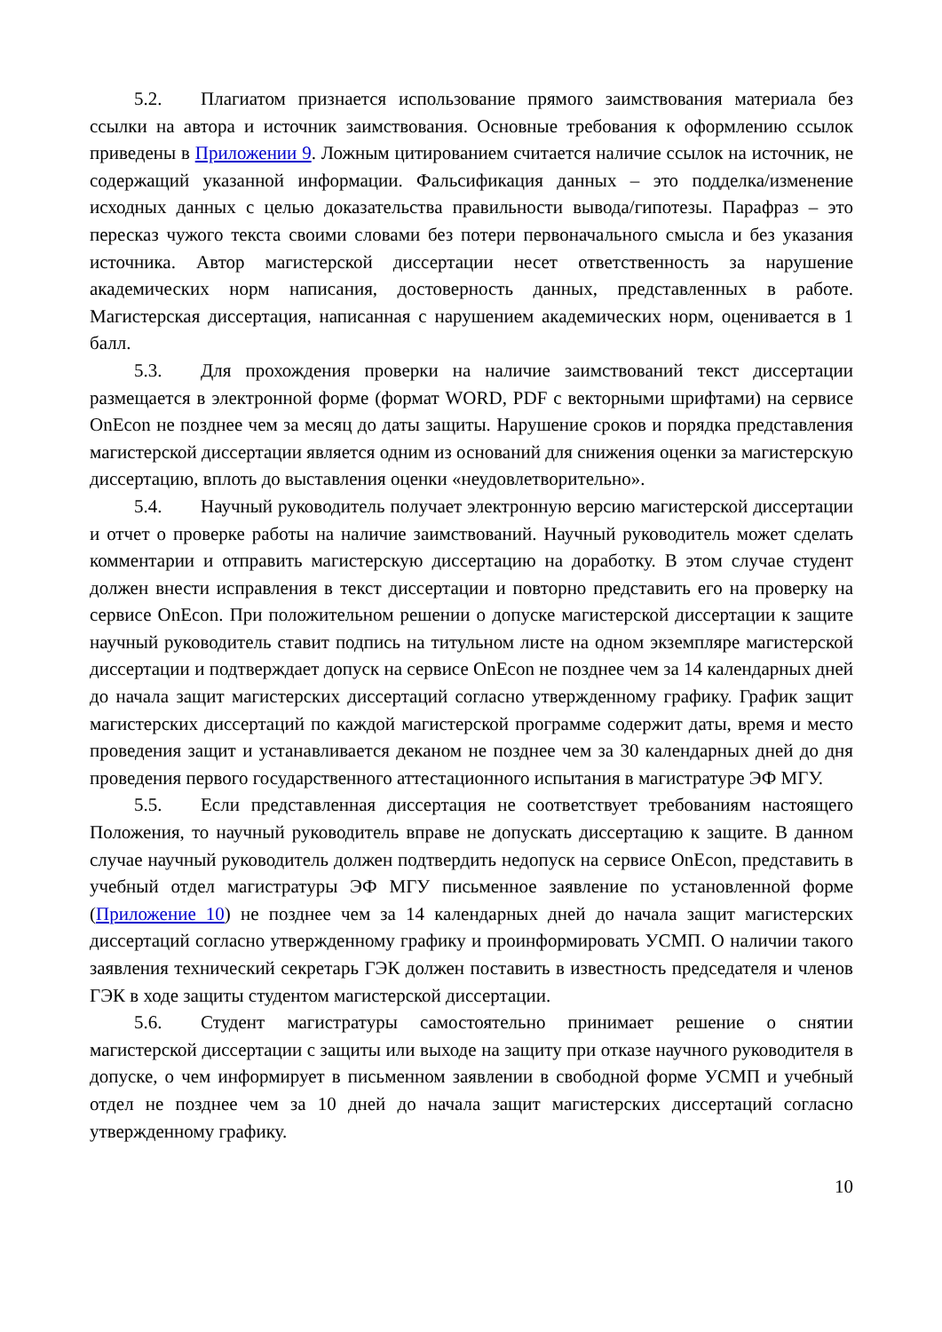5.2. Плагиатом признается использование прямого заимствования материала без ссылки на автора и источник заимствования. Основные требования к оформлению ссылок приведены в Приложении 9. Ложным цитированием считается наличие ссылок на источник, не содержащий указанной информации. Фальсификация данных – это подделка/изменение исходных данных с целью доказательства правильности вывода/гипотезы. Парафраз – это пересказ чужого текста своими словами без потери первоначального смысла и без указания источника. Автор магистерской диссертации несет ответственность за нарушение академических норм написания, достоверность данных, представленных в работе. Магистерская диссертация, написанная с нарушением академических норм, оценивается в 1 балл.
5.3. Для прохождения проверки на наличие заимствований текст диссертации размещается в электронной форме (формат WORD, PDF с векторными шрифтами) на сервисе OnEcon не позднее чем за месяц до даты защиты. Нарушение сроков и порядка представления магистерской диссертации является одним из оснований для снижения оценки за магистерскую диссертацию, вплоть до выставления оценки «неудовлетворительно».
5.4. Научный руководитель получает электронную версию магистерской диссертации и отчет о проверке работы на наличие заимствований. Научный руководитель может сделать комментарии и отправить магистерскую диссертацию на доработку. В этом случае студент должен внести исправления в текст диссертации и повторно представить его на проверку на сервисе OnEcon. При положительном решении о допуске магистерской диссертации к защите научный руководитель ставит подпись на титульном листе на одном экземпляре магистерской диссертации и подтверждает допуск на сервисе OnEcon не позднее чем за 14 календарных дней до начала защит магистерских диссертаций согласно утвержденному графику. График защит магистерских диссертаций по каждой магистерской программе содержит даты, время и место проведения защит и устанавливается деканом не позднее чем за 30 календарных дней до дня проведения первого государственного аттестационного испытания в магистратуре ЭФ МГУ.
5.5. Если представленная диссертация не соответствует требованиям настоящего Положения, то научный руководитель вправе не допускать диссертацию к защите. В данном случае научный руководитель должен подтвердить недопуск на сервисе OnEcon, представить в учебный отдел магистратуры ЭФ МГУ письменное заявление по установленной форме (Приложение 10) не позднее чем за 14 календарных дней до начала защит магистерских диссертаций согласно утвержденному графику и проинформировать УСМП. О наличии такого заявления технический секретарь ГЭК должен поставить в известность председателя и членов ГЭК в ходе защиты студентом магистерской диссертации.
5.6. Студент магистратуры самостоятельно принимает решение о снятии магистерской диссертации с защиты или выходе на защиту при отказе научного руководителя в допуске, о чем информирует в письменном заявлении в свободной форме УСМП и учебный отдел не позднее чем за 10 дней до начала защит магистерских диссертаций согласно утвержденному графику.
10